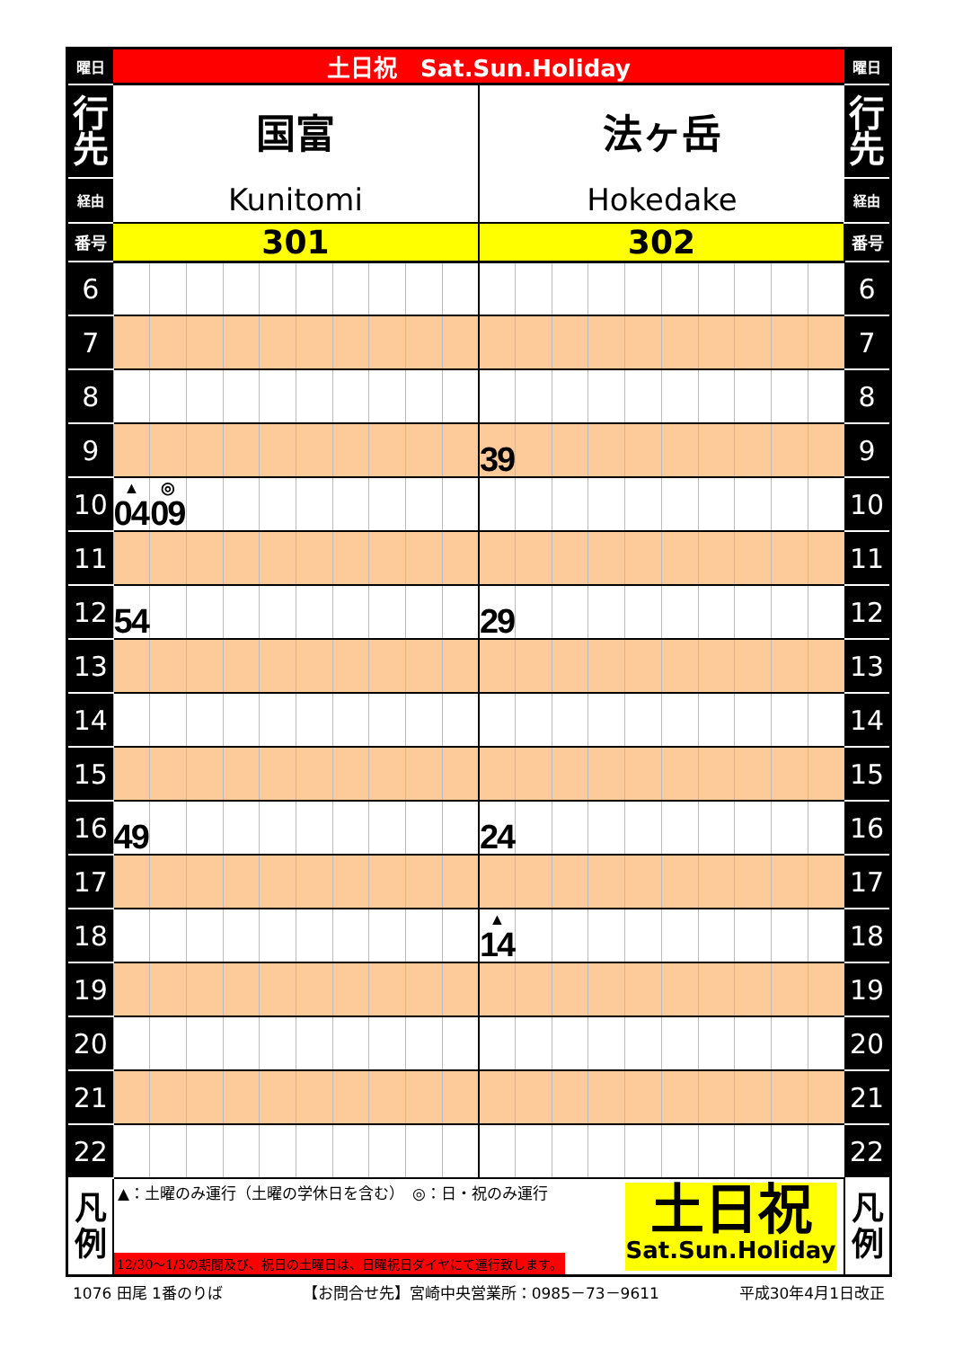| 曜日 | 土日祝 Sat.Sun.Holiday | | | | | | | | | | | | | | | | | | | | 曜日 |
| 行 先 | 国富 | | | | | | | | | | 法ヶ岳 | | | | | | | | | | 行 先 |
| 経由 | Kunitomi | | | | | | | | | | Hokedake | | | | | | | | | | 経由 |
| 番号 | 301 | | | | | | | | | | 302 | | | | | | | | | | 番号 |
| 6 | | | | | | | | | | | | | | | | | | | | | 6 |
| 7 | | | | | | | | | | | | | | | | | | | | | 7 |
| 8 | | | | | | | | | | | | | | | | | | | | | 8 |
| 9 | | | | | | | | | | | 39 | | | | | | | | | | 9 |
| 10 | ▲ 04 | ◎ 09 | | | | | | | | | | | | | | | | | | | 10 |
| 11 | | | | | | | | | | | | | | | | | | | | | 11 |
| 12 | 54 | | | | | | | | | | 29 | | | | | | | | | | 12 |
| 13 | | | | | | | | | | | | | | | | | | | | | 13 |
| 14 | | | | | | | | | | | | | | | | | | | | | 14 |
| 15 | | | | | | | | | | | | | | | | | | | | | 15 |
| 16 | 49 | | | | | | | | | | 24 | | | | | | | | | | 16 |
| 17 | | | | | | | | | | | | | | | | | | | | | 17 |
| 18 | | | | | | | | | | | ▲ 14 | | | | | | | | | | 18 |
| 19 | | | | | | | | | | | | | | | | | | | | | 19 |
| 20 | | | | | | | | | | | | | | | | | | | | | 20 |
| 21 | | | | | | | | | | | | | | | | | | | | | 21 |
| 22 | | | | | | | | | | | | | | | | | | | | | 22 |
| 凡 例 | ▲：土曜のみ運行（土曜の学休日を含む） ◎：日・祝のみ運行 12/30～1/3の期間及び、祝日の土曜日は、日曜祝日ダイヤにて運行致します。 土日祝 Sat.Sun.Holiday | | | | | | | | | | | | | | | | | | | | 凡 例 |
1076 田尾 1番のりば 【お問合せ先】宮崎中央営業所：0985－73－9611 平成30年4月1日改正